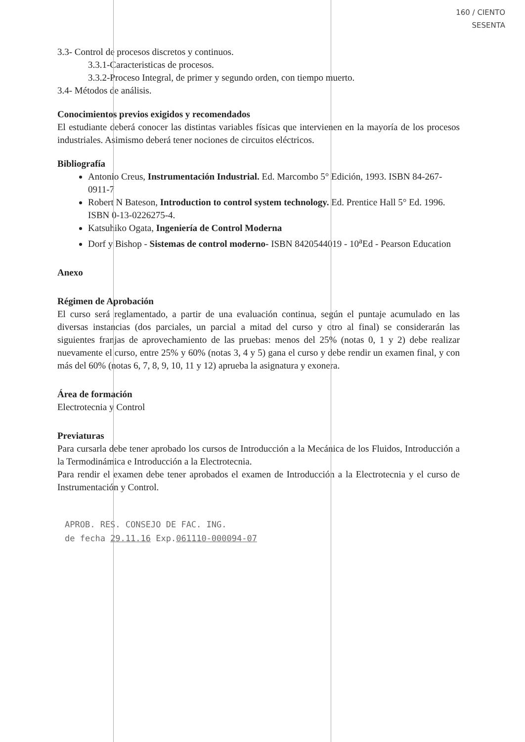160 / CIENTO
SESENTA
3.3- Control de procesos discretos y continuos.
3.3.1-Caracteristicas de procesos.
3.3.2-Proceso Integral, de primer y segundo orden, con tiempo muerto.
3.4- Métodos de análisis.
Conocimientos previos exigidos y recomendados
El estudiante deberá conocer las distintas variables físicas que intervienen en la mayoría de los procesos industriales. Asimismo deberá tener nociones de circuitos eléctricos.
Bibliografía
Antonio Creus, Instrumentación Industrial. Ed. Marcombo 5° Edición, 1993. ISBN 84-267-0911-7
Robert N Bateson, Introduction to control system technology. Ed. Prentice Hall 5° Ed. 1996. ISBN 0-13-0226275-4.
Katsuhiko Ogata, Ingeniería de Control Moderna
Dorf y Bishop - Sistemas de control moderno- ISBN 8420544019 - 10<sup>a</sup>Ed - Pearson Education
Anexo
Régimen de Aprobación
El curso será reglamentado, a partir de una evaluación continua, según el puntaje acumulado en las diversas instancias (dos parciales, un parcial a mitad del curso y otro al final) se considerarán las siguientes franjas de aprovechamiento de las pruebas: menos del 25% (notas 0, 1 y 2) debe realizar nuevamente el curso, entre 25% y 60% (notas 3, 4 y 5) gana el curso y debe rendir un examen final, y con más del 60% (notas 6, 7, 8, 9, 10, 11 y 12) aprueba la asignatura y exonera.
Área de formación
Electrotecnia y Control
Previaturas
Para cursarla debe tener aprobado los cursos de Introducción a la Mecánica de los Fluidos, Introducción a la Termodinámica e Introducción a la Electrotecnia.
Para rendir el examen debe tener aprobados el examen de Introducción a la Electrotecnia y el curso de Instrumentación y Control.
APROB. RES. CONSEJO DE FAC. ING.
de fecha 29.11.16 Exp.061110-000094-07